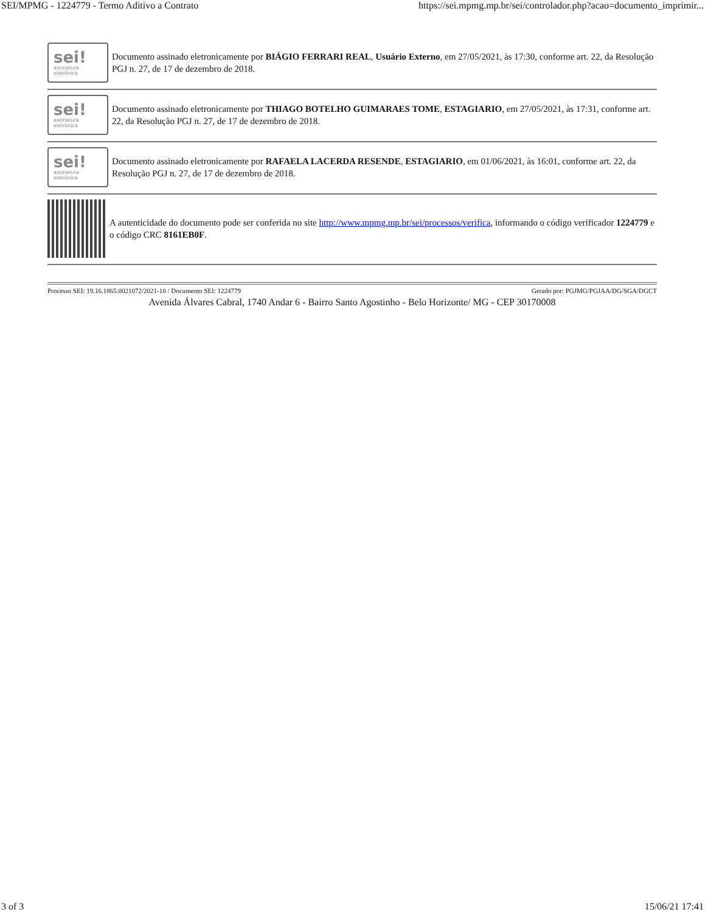SEI/MPMG - 1224779 - Termo Aditivo a Contrato https://sei.mpmg.mp.br/sei/controlador.php?acao=documento_imprimir...
sei!
assinatura
eletrônica
Documento assinado eletronicamente por BIÁGIO FERRARI REAL, Usuário Externo, em 27/05/2021, às 17:30, conforme art. 22, da Resolução PGJ n. 27, de 17 de dezembro de 2018.
sei!
assinatura
eletrônica
Documento assinado eletronicamente por THIAGO BOTELHO GUIMARAES TOME, ESTAGIARIO, em 27/05/2021, às 17:31, conforme art. 22, da Resolução PGJ n. 27, de 17 de dezembro de 2018.
sei!
assinatura
eletrônica
Documento assinado eletronicamente por RAFAELA LACERDA RESENDE, ESTAGIARIO, em 01/06/2021, às 16:01, conforme art. 22, da Resolução PGJ n. 27, de 17 de dezembro de 2018.
A autenticidade do documento pode ser conferida no site http://www.mpmg.mp.br/sei/processos/verifica, informando o código verificador 1224779 e o código CRC 8161EB0F.
Processo SEI: 19.16.1865.0021072/2021-10 / Documento SEI: 1224779 Gerado por: PGJMG/PGJAA/DG/SGA/DGCT
Avenida Álvares Cabral, 1740 Andar 6 - Bairro Santo Agostinho - Belo Horizonte/ MG - CEP 30170008
3 of 3 15/06/21 17:41